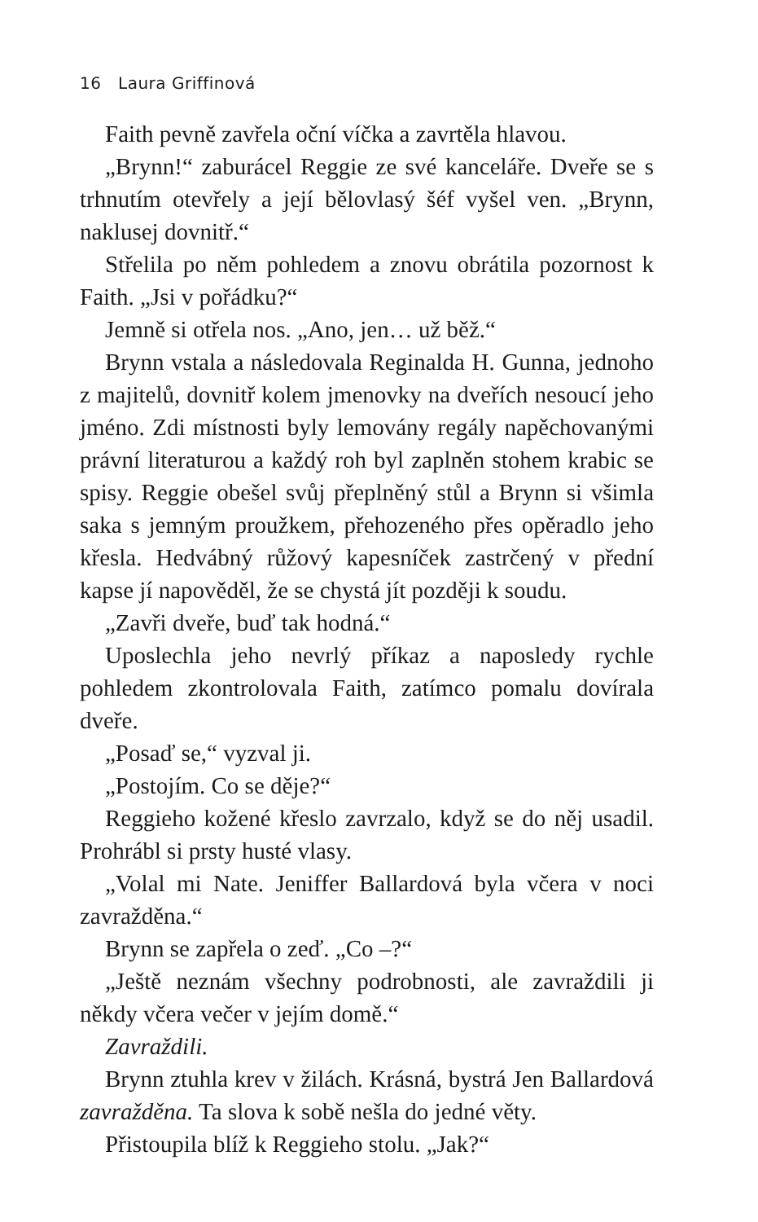16 Laura Griffinová
Faith pevně zavřela oční víčka a zavrtěla hlavou.
„Brynn!“ zaburácel Reggie ze své kanceláře. Dveře se s trhnutím otevřely a její bělovlasý šéf vyšel ven. „Brynn, naklusej dovnitř.“
Střelila po něm pohledem a znovu obrátila pozornost k Faith. „Jsi v pořádku?“
Jemně si otřela nos. „Ano, jen… už běž.“
Brynn vstala a následovala Reginalda H. Gunna, jednoho z majitelů, dovnitř kolem jmenovky na dveřích nesoucí jeho jméno. Zdi místnosti byly lemovány regály napěchovanými právní literaturou a každý roh byl zaplněn stohem krabic se spisy. Reggie obešel svůj přeplněný stůl a Brynn si všimla saka s jemným proužkem, přehozeného přes opěradlo jeho křesla. Hedvábný růžový kapesníček zastrčený v přední kapse jí napověděl, že se chystá jít později k soudu.
„Zavři dveře, buď tak hodná.“
Uposlechla jeho nevrlý příkaz a naposledy rychle pohledem zkontrolovala Faith, zatímco pomalu dovírala dveře.
„Posaď se,“ vyzval ji.
„Postojím. Co se děje?“
Reggieho kožené křeslo zavrzalo, když se do něj usadil. Prohrábl si prsty husté vlasy.
„Volal mi Nate. Jeniffer Ballardová byla včera v noci zavražděna.“
Brynn se zapřela o zeď. „Co –?“
„Ještě neznám všechny podrobnosti, ale zavraždili ji někdy včera večer v jejím domě.“
Zavraždili.
Brynn ztuhla krev v žilách. Krásná, bystrá Jen Ballardová zavražděna. Ta slova k sobě nešla do jedné věty.
Přistoupila blíž k Reggieho stolu. „Jak?“